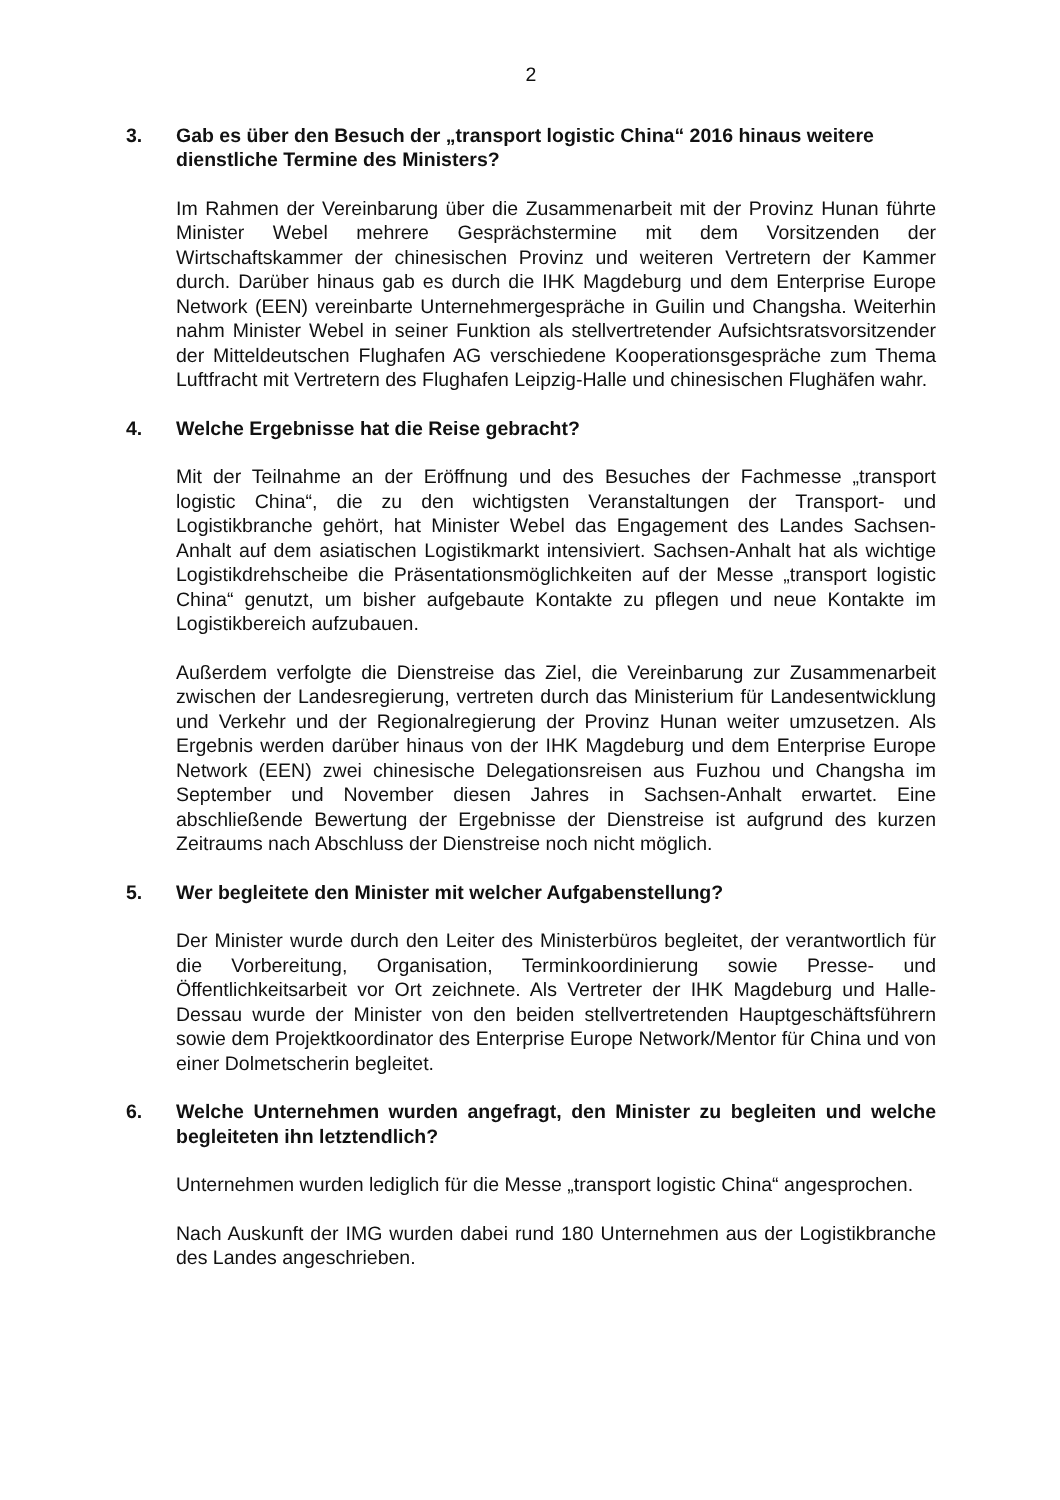2
3. Gab es über den Besuch der „transport logistic China“ 2016 hinaus weitere dienstliche Termine des Ministers?
Im Rahmen der Vereinbarung über die Zusammenarbeit mit der Provinz Hunan führte Minister Webel mehrere Gesprächstermine mit dem Vorsitzenden der Wirtschaftskammer der chinesischen Provinz und weiteren Vertretern der Kammer durch. Darüber hinaus gab es durch die IHK Magdeburg und dem Enterprise Europe Network (EEN) vereinbarte Unternehmergespräche in Guilin und Changsha. Weiterhin nahm Minister Webel in seiner Funktion als stellvertretender Aufsichtsratsvorsitzender der Mitteldeutschen Flughafen AG verschiedene Kooperationsgespräche zum Thema Luftfracht mit Vertretern des Flughafen Leipzig-Halle und chinesischen Flughäfen wahr.
4. Welche Ergebnisse hat die Reise gebracht?
Mit der Teilnahme an der Eröffnung und des Besuches der Fachmesse „transport logistic China“, die zu den wichtigsten Veranstaltungen der Transport- und Logistikbranche gehört, hat Minister Webel das Engagement des Landes Sachsen-Anhalt auf dem asiatischen Logistikmarkt intensiviert. Sachsen-Anhalt hat als wichtige Logistikdrehscheibe die Präsentationsmöglichkeiten auf der Messe „transport logistic China“ genutzt, um bisher aufgebaute Kontakte zu pflegen und neue Kontakte im Logistikbereich aufzubauen.
Außerdem verfolgte die Dienstreise das Ziel, die Vereinbarung zur Zusammenarbeit zwischen der Landesregierung, vertreten durch das Ministerium für Landesentwicklung und Verkehr und der Regionalregierung der Provinz Hunan weiter umzusetzen. Als Ergebnis werden darüber hinaus von der IHK Magdeburg und dem Enterprise Europe Network (EEN) zwei chinesische Delegationsreisen aus Fuzhou und Changsha im September und November diesen Jahres in Sachsen-Anhalt erwartet. Eine abschließende Bewertung der Ergebnisse der Dienstreise ist aufgrund des kurzen Zeitraums nach Abschluss der Dienstreise noch nicht möglich.
5. Wer begleitete den Minister mit welcher Aufgabenstellung?
Der Minister wurde durch den Leiter des Ministerbüros begleitet, der verantwortlich für die Vorbereitung, Organisation, Terminkoordinierung sowie Presse- und Öffentlichkeitsarbeit vor Ort zeichnete. Als Vertreter der IHK Magdeburg und Halle-Dessau wurde der Minister von den beiden stellvertretenden Hauptgeschäftsführern sowie dem Projektkoordinator des Enterprise Europe Network/Mentor für China und von einer Dolmetscherin begleitet.
6. Welche Unternehmen wurden angefragt, den Minister zu begleiten und welche begleiteten ihn letztendlich?
Unternehmen wurden lediglich für die Messe „transport logistic China“ angesprochen.
Nach Auskunft der IMG wurden dabei rund 180 Unternehmen aus der Logistikbranche des Landes angeschrieben.